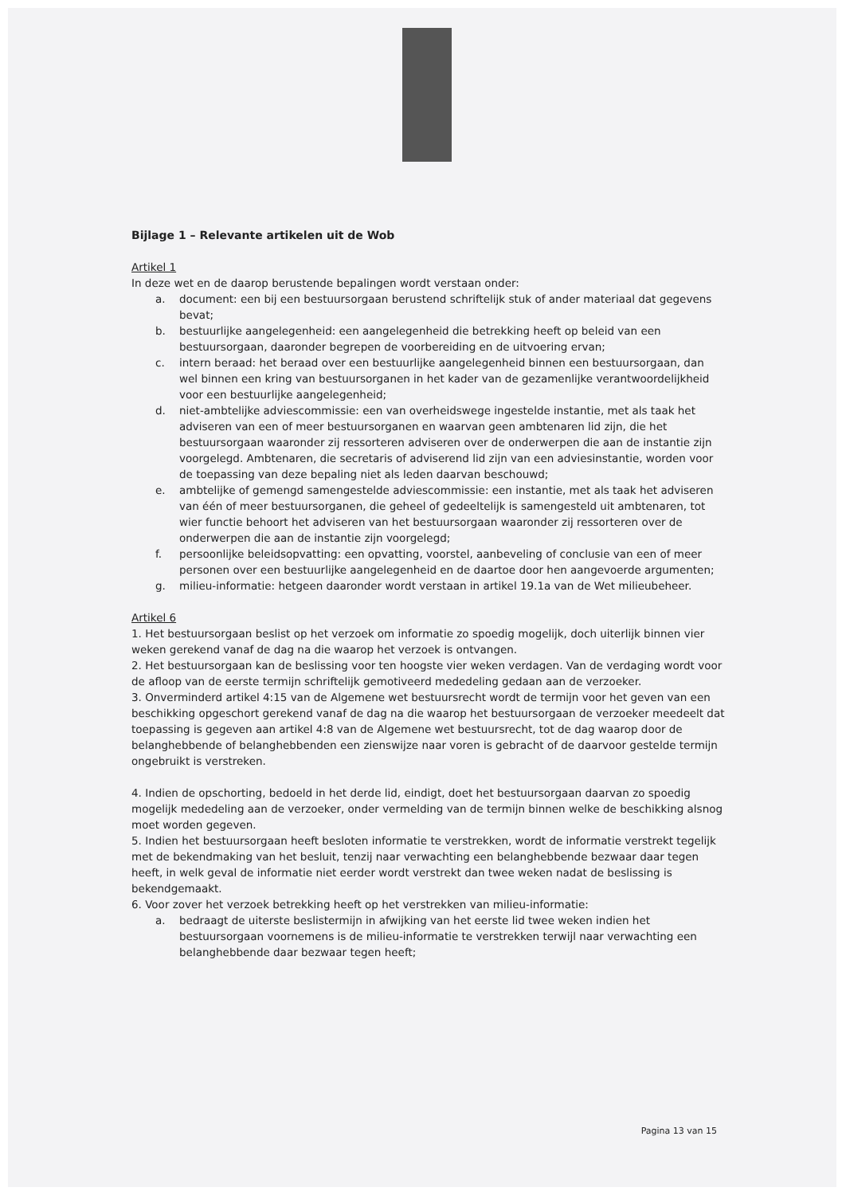Bijlage 1 – Relevante artikelen uit de Wob
Artikel 1
In deze wet en de daarop berustende bepalingen wordt verstaan onder:
a. document: een bij een bestuursorgaan berustend schriftelijk stuk of ander materiaal dat gegevens bevat;
b. bestuurlijke aangelegenheid: een aangelegenheid die betrekking heeft op beleid van een bestuursorgaan, daaronder begrepen de voorbereiding en de uitvoering ervan;
c. intern beraad: het beraad over een bestuurlijke aangelegenheid binnen een bestuursorgaan, dan wel binnen een kring van bestuursorganen in het kader van de gezamenlijke verantwoordelijkheid voor een bestuurlijke aangelegenheid;
d. niet-ambtelijke adviescommissie: een van overheidswege ingestelde instantie, met als taak het adviseren van een of meer bestuursorganen en waarvan geen ambtenaren lid zijn, die het bestuursorgaan waaronder zij ressorteren adviseren over de onderwerpen die aan de instantie zijn voorgelegd. Ambtenaren, die secretaris of adviserend lid zijn van een adviesinstantie, worden voor de toepassing van deze bepaling niet als leden daarvan beschouwd;
e. ambtelijke of gemengd samengestelde adviescommissie: een instantie, met als taak het adviseren van één of meer bestuursorganen, die geheel of gedeeltelijk is samengesteld uit ambtenaren, tot wier functie behoort het adviseren van het bestuursorgaan waaronder zij ressorteren over de onderwerpen die aan de instantie zijn voorgelegd;
f. persoonlijke beleidsopvatting: een opvatting, voorstel, aanbeveling of conclusie van een of meer personen over een bestuurlijke aangelegenheid en de daartoe door hen aangevoerde argumenten;
g. milieu-informatie: hetgeen daaronder wordt verstaan in artikel 19.1a van de Wet milieubeheer.
Artikel 6
1. Het bestuursorgaan beslist op het verzoek om informatie zo spoedig mogelijk, doch uiterlijk binnen vier weken gerekend vanaf de dag na die waarop het verzoek is ontvangen.
2. Het bestuursorgaan kan de beslissing voor ten hoogste vier weken verdagen. Van de verdaging wordt voor de afloop van de eerste termijn schriftelijk gemotiveerd mededeling gedaan aan de verzoeker.
3. Onverminderd artikel 4:15 van de Algemene wet bestuursrecht wordt de termijn voor het geven van een beschikking opgeschort gerekend vanaf de dag na die waarop het bestuursorgaan de verzoeker meedeelt dat toepassing is gegeven aan artikel 4:8 van de Algemene wet bestuursrecht, tot de dag waarop door de belanghebbende of belanghebbenden een zienswijze naar voren is gebracht of de daarvoor gestelde termijn ongebruikt is verstreken.
4. Indien de opschorting, bedoeld in het derde lid, eindigt, doet het bestuursorgaan daarvan zo spoedig mogelijk mededeling aan de verzoeker, onder vermelding van de termijn binnen welke de beschikking alsnog moet worden gegeven.
5. Indien het bestuursorgaan heeft besloten informatie te verstrekken, wordt de informatie verstrekt tegelijk met de bekendmaking van het besluit, tenzij naar verwachting een belanghebbende bezwaar daar tegen heeft, in welk geval de informatie niet eerder wordt verstrekt dan twee weken nadat de beslissing is bekendgemaakt.
6. Voor zover het verzoek betrekking heeft op het verstrekken van milieu-informatie:
a. bedraagt de uiterste beslistermijn in afwijking van het eerste lid twee weken indien het bestuursorgaan voornemens is de milieu-informatie te verstrekken terwijl naar verwachting een belanghebbende daar bezwaar tegen heeft;
Pagina 13 van 15